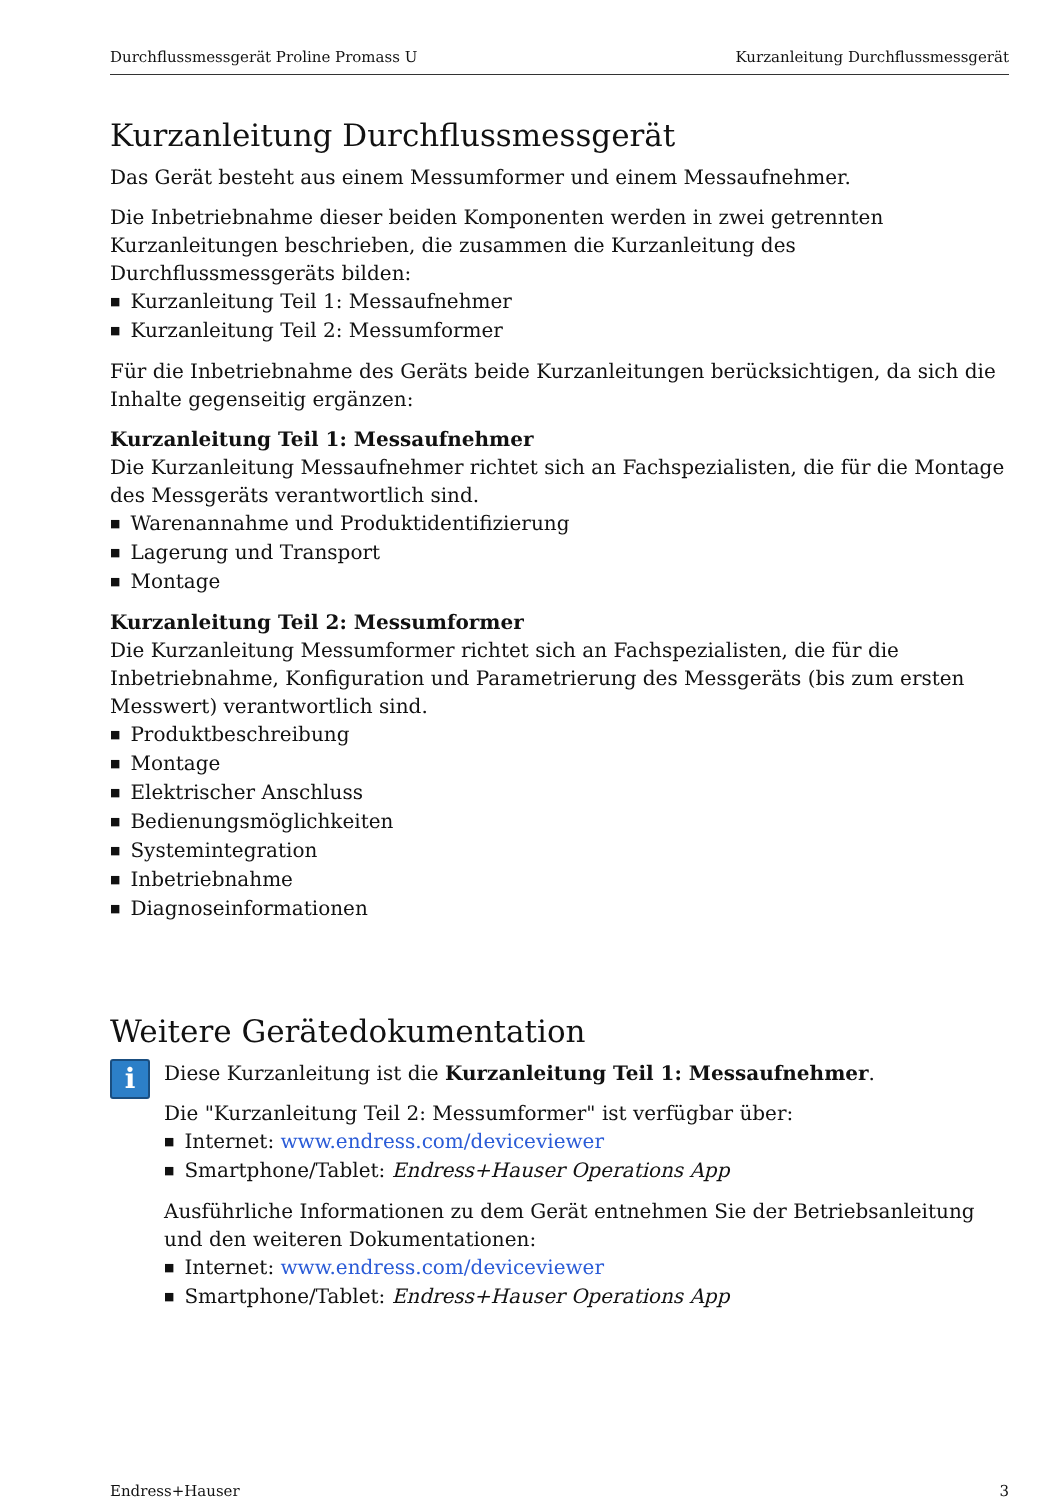Durchflussmessgerät Proline Promass U Kurzanleitung Durchflussmessgerät
Kurzanleitung Durchflussmessgerät
Das Gerät besteht aus einem Messumformer und einem Messaufnehmer.
Die Inbetriebnahme dieser beiden Komponenten werden in zwei getrennten Kurzanleitungen beschrieben, die zusammen die Kurzanleitung des Durchflussmessgeräts bilden:
Kurzanleitung Teil 1: Messaufnehmer
Kurzanleitung Teil 2: Messumformer
Für die Inbetriebnahme des Geräts beide Kurzanleitungen berücksichtigen, da sich die Inhalte gegenseitig ergänzen:
Kurzanleitung Teil 1: Messaufnehmer
Die Kurzanleitung Messaufnehmer richtet sich an Fachspezialisten, die für die Montage des Messgeräts verantwortlich sind.
Warenannahme und Produktidentifizierung
Lagerung und Transport
Montage
Kurzanleitung Teil 2: Messumformer
Die Kurzanleitung Messumformer richtet sich an Fachspezialisten, die für die Inbetriebnahme, Konfiguration und Parametrierung des Messgeräts (bis zum ersten Messwert) verantwortlich sind.
Produktbeschreibung
Montage
Elektrischer Anschluss
Bedienungsmöglichkeiten
Systemintegration
Inbetriebnahme
Diagnoseinformationen
Weitere Gerätedokumentation
i
Diese Kurzanleitung ist die Kurzanleitung Teil 1: Messaufnehmer.
Die "Kurzanleitung Teil 2: Messumformer" ist verfügbar über:
Internet: www.endress.com/deviceviewer
Smartphone/Tablet: Endress+Hauser Operations App
Ausführliche Informationen zu dem Gerät entnehmen Sie der Betriebsanleitung und den weiteren Dokumentationen:
Internet: www.endress.com/deviceviewer
Smartphone/Tablet: Endress+Hauser Operations App
Endress+Hauser 3